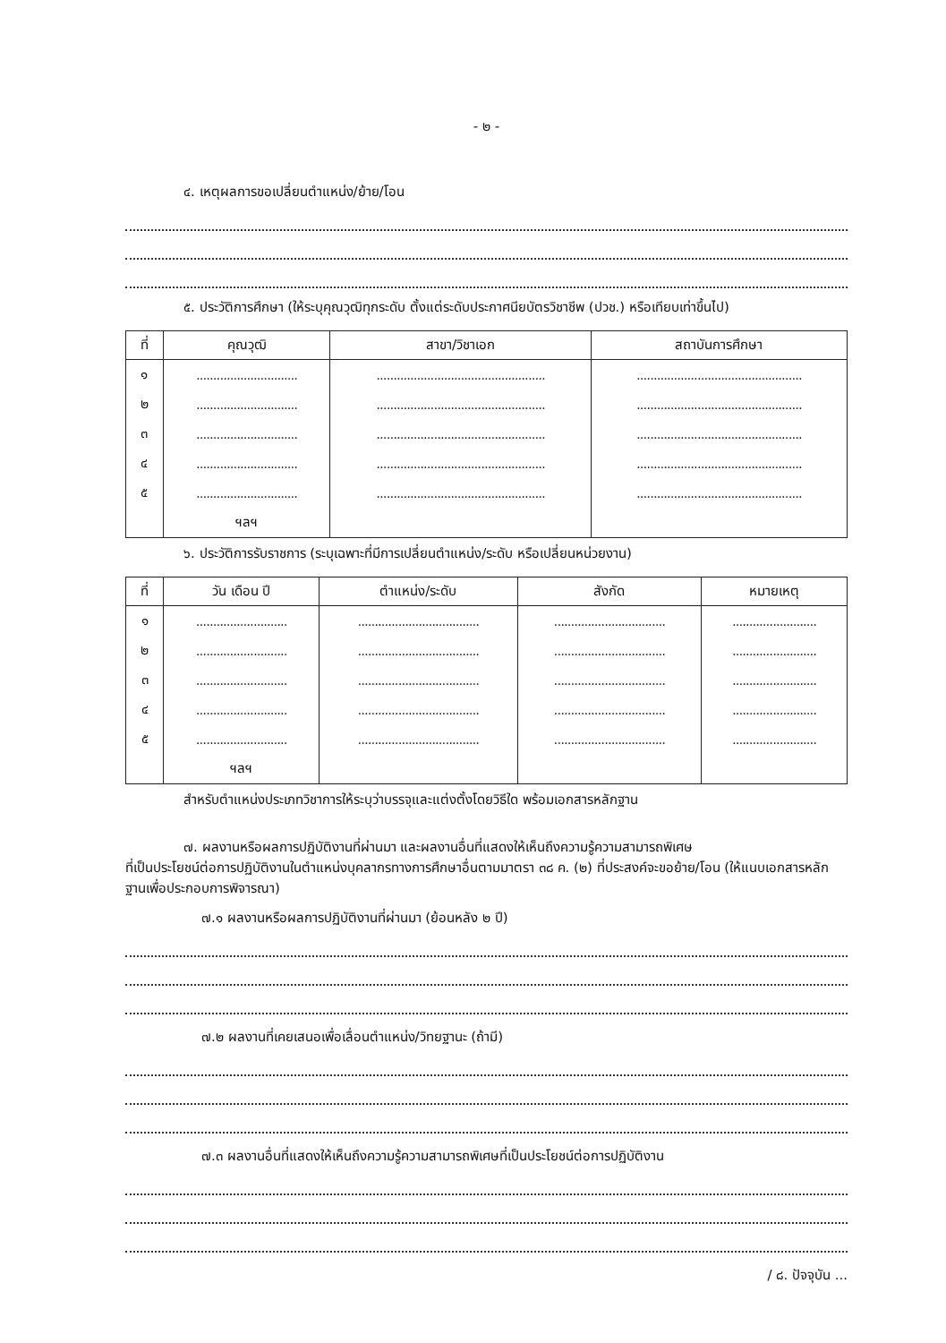- ๒ -
๔. เหตุผลการขอเปลี่ยนตำแหน่ง/ย้าย/โอน
๕. ประวัติการศึกษา (ให้ระบุคุณวุฒิทุกระดับ ตั้งแต่ระดับประกาศนียบัตรวิชาชีพ (ปวช.) หรือเทียบเท่าขึ้นไป)
| ที่ | คุณวุฒิ | สาขา/วิชาเอก | สถาบันการศึกษา |
| --- | --- | --- | --- |
| ๑ | .............................. | .................................................. | ................................................. |
| ๒ | .............................. | .................................................. | ................................................. |
| ๓ | .............................. | .................................................. | ................................................. |
| ๔ | .............................. | .................................................. | ................................................. |
| ๕ | .............................. | .................................................. | ................................................. |
| | ฯลฯ | | |
๖. ประวัติการรับราชการ (ระบุเฉพาะที่มีการเปลี่ยนตำแหน่ง/ระดับ หรือเปลี่ยนหน่วยงาน)
| ที่ | วัน เดือน ปี | ตำแหน่ง/ระดับ | สังกัด | หมายเหตุ |
| --- | --- | --- | --- | --- |
| ๑ | ........................... | .................................... | ................................. | ......................... |
| ๒ | ........................... | .................................... | ................................. | ......................... |
| ๓ | ........................... | .................................... | ................................. | ......................... |
| ๔ | ........................... | .................................... | ................................. | ......................... |
| ๕ | ........................... | .................................... | ................................. | ......................... |
| | ฯลฯ | | | |
สำหรับตำแหน่งประเภทวิชาการให้ระบุว่าบรรจุและแต่งตั้งโดยวิธีใด พร้อมเอกสารหลักฐาน
๗. ผลงานหรือผลการปฏิบัติงานที่ผ่านมา และผลงานอื่นที่แสดงให้เห็นถึงความรู้ความสามารถพิเศษ
ที่เป็นประโยชน์ต่อการปฏิบัติงานในตำแหน่งบุคลากรทางการศึกษาอื่นตามมาตรา ๓๘ ค. (๒) ที่ประสงค์จะขอย้าย/โอน (ให้แนบเอกสารหลักฐานเพื่อประกอบการพิจารณา)
๗.๑ ผลงานหรือผลการปฏิบัติงานที่ผ่านมา (ย้อนหลัง ๒ ปี)
๗.๒ ผลงานที่เคยเสนอเพื่อเลื่อนตำแหน่ง/วิทยฐานะ (ถ้ามี)
๗.๓ ผลงานอื่นที่แสดงให้เห็นถึงความรู้ความสามารถพิเศษที่เป็นประโยชน์ต่อการปฏิบัติงาน
/ ๘. ปัจจุบัน ...